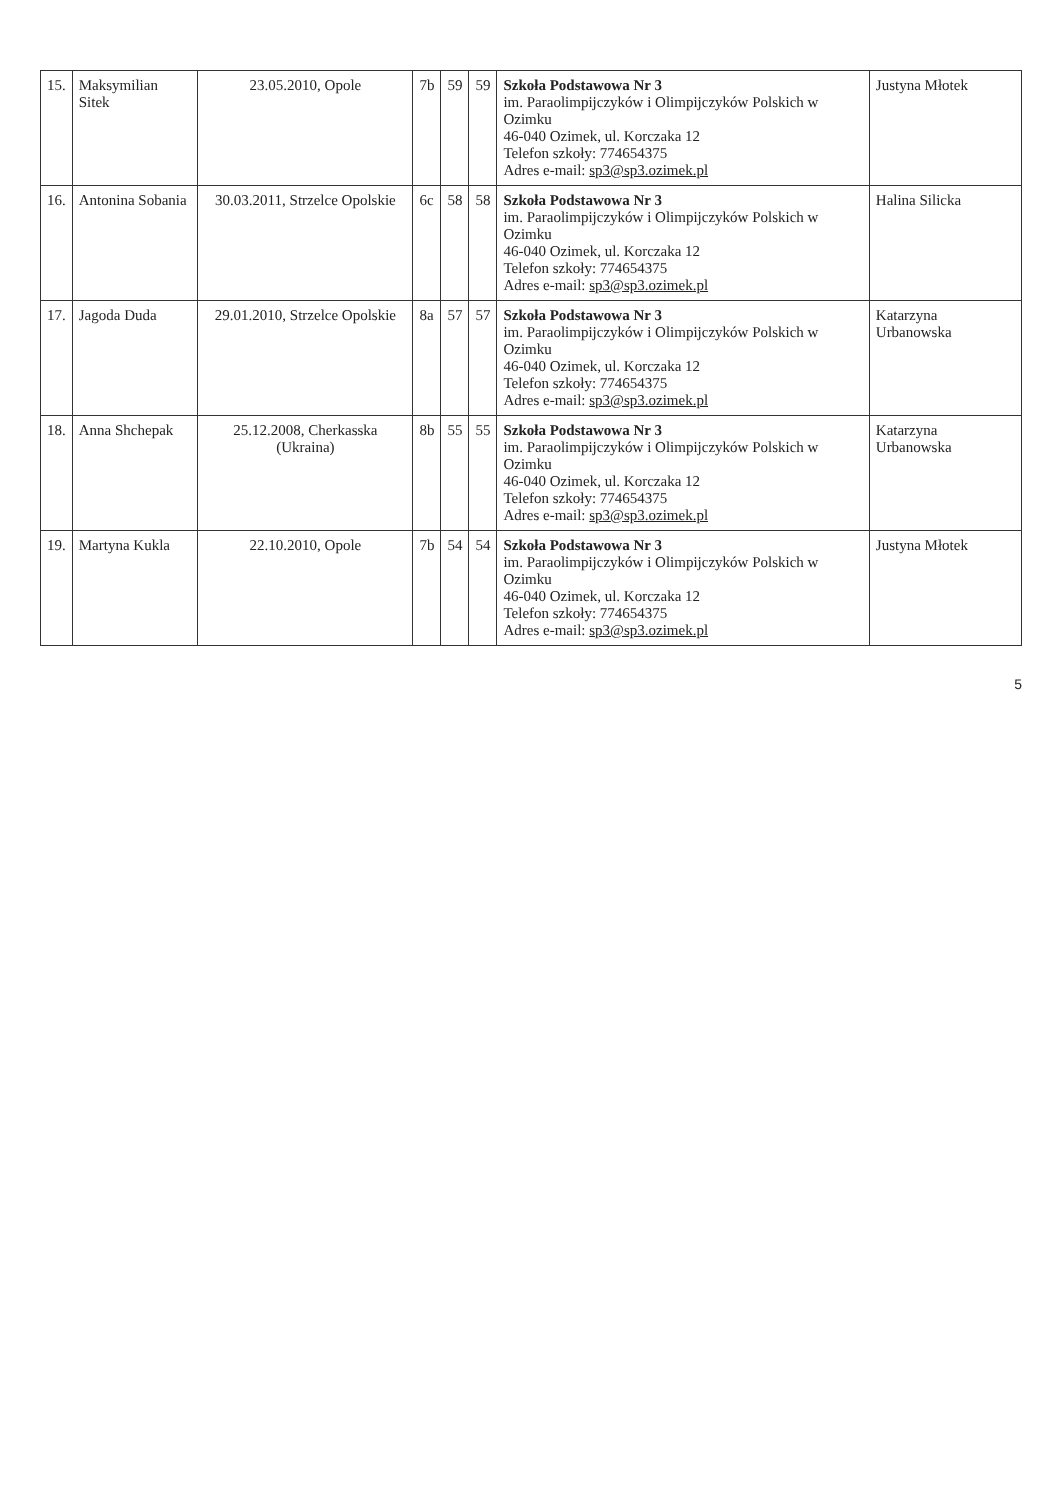| 15. | Maksymilian Sitek | 23.05.2010, Opole | 7b | 59 | 59 | Szkoła Podstawowa Nr 3 im. Paraolimpijczyków i Olimpijczyków Polskich w Ozimku 46-040 Ozimek, ul. Korczaka 12 Telefon szkoły: 774654375 Adres e-mail: sp3@sp3.ozimek.pl | Justyna Młotek |
| 16. | Antonina Sobania | 30.03.2011, Strzelce Opolskie | 6c | 58 | 58 | Szkoła Podstawowa Nr 3 im. Paraolimpijczyków i Olimpijczyków Polskich w Ozimku 46-040 Ozimek, ul. Korczaka 12 Telefon szkoły: 774654375 Adres e-mail: sp3@sp3.ozimek.pl | Halina Silicka |
| 17. | Jagoda Duda | 29.01.2010, Strzelce Opolskie | 8a | 57 | 57 | Szkoła Podstawowa Nr 3 im. Paraolimpijczyków i Olimpijczyków Polskich w Ozimku 46-040 Ozimek, ul. Korczaka 12 Telefon szkoły: 774654375 Adres e-mail: sp3@sp3.ozimek.pl | Katarzyna Urbanowska |
| 18. | Anna Shchepak | 25.12.2008, Cherkasska (Ukraina) | 8b | 55 | 55 | Szkoła Podstawowa Nr 3 im. Paraolimpijczyków i Olimpijczyków Polskich w Ozimku 46-040 Ozimek, ul. Korczaka 12 Telefon szkoły: 774654375 Adres e-mail: sp3@sp3.ozimek.pl | Katarzyna Urbanowska |
| 19. | Martyna Kukla | 22.10.2010, Opole | 7b | 54 | 54 | Szkoła Podstawowa Nr 3 im. Paraolimpijczyków i Olimpijczyków Polskich w Ozimku 46-040 Ozimek, ul. Korczaka 12 Telefon szkoły: 774654375 Adres e-mail: sp3@sp3.ozimek.pl | Justyna Młotek |
5